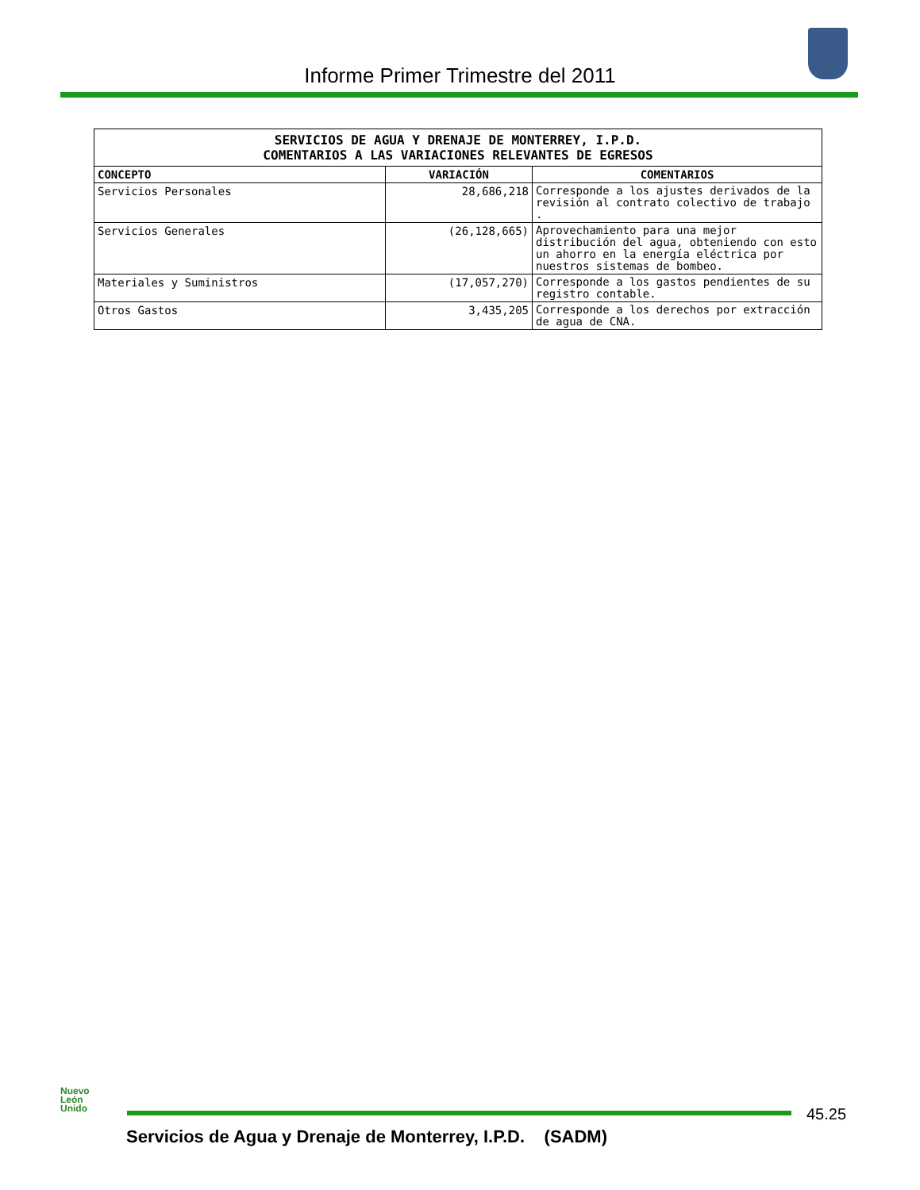Informe Primer Trimestre del 2011
| SERVICIOS DE AGUA Y DRENAJE DE MONTERREY, I.P.D. COMENTARIOS A LAS VARIACIONES RELEVANTES DE EGRESOS | | |
| CONCEPTO | VARIACIÓN | COMENTARIOS |
| Servicios Personales | 28,686,218 | Corresponde a los ajustes derivados de la revisión al contrato colectivo de trabajo . |
| Servicios Generales | (26,128,665) | Aprovechamiento para una mejor distribución del agua, obteniendo con esto un ahorro en la energía eléctrica por nuestros sistemas de bombeo. |
| Materiales y Suministros | (17,057,270) | Corresponde a los gastos pendientes de su registro contable. |
| Otros Gastos | 3,435,205 | Corresponde a los derechos por extracción de agua de CNA. |
Nuevo
León
Unido
45.25
Servicios de Agua y Drenaje de Monterrey, I.P.D. (SADM)